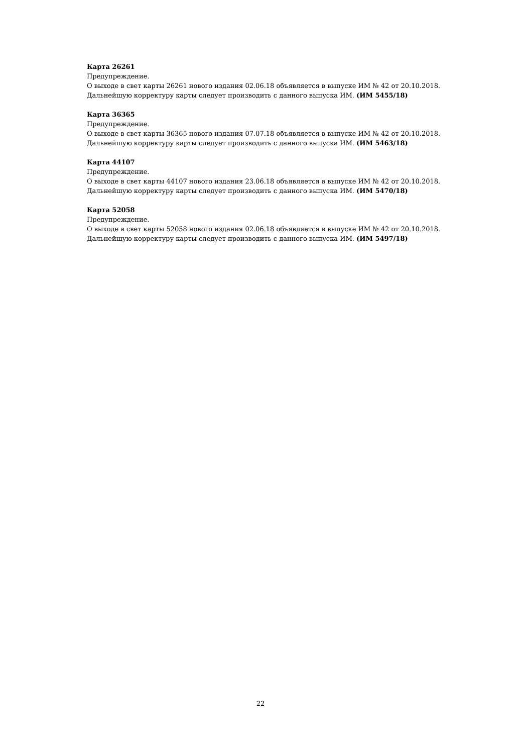Карта 26261
Предупреждение.
О выходе в свет карты 26261 нового издания 02.06.18 объявляется в выпуске ИМ № 42 от 20.10.2018.
Дальнейшую корректуру карты следует производить с данного выпуска ИМ. (ИМ 5455/18)
Карта 36365
Предупреждение.
О выходе в свет карты 36365 нового издания 07.07.18 объявляется в выпуске ИМ № 42 от 20.10.2018.
Дальнейшую корректуру карты следует производить с данного выпуска ИМ. (ИМ 5463/18)
Карта 44107
Предупреждение.
О выходе в свет карты 44107 нового издания 23.06.18 объявляется в выпуске ИМ № 42 от 20.10.2018.
Дальнейшую корректуру карты следует производить с данного выпуска ИМ. (ИМ 5470/18)
Карта 52058
Предупреждение.
О выходе в свет карты 52058 нового издания 02.06.18 объявляется в выпуске ИМ № 42 от 20.10.2018.
Дальнейшую корректуру карты следует производить с данного выпуска ИМ. (ИМ 5497/18)
22